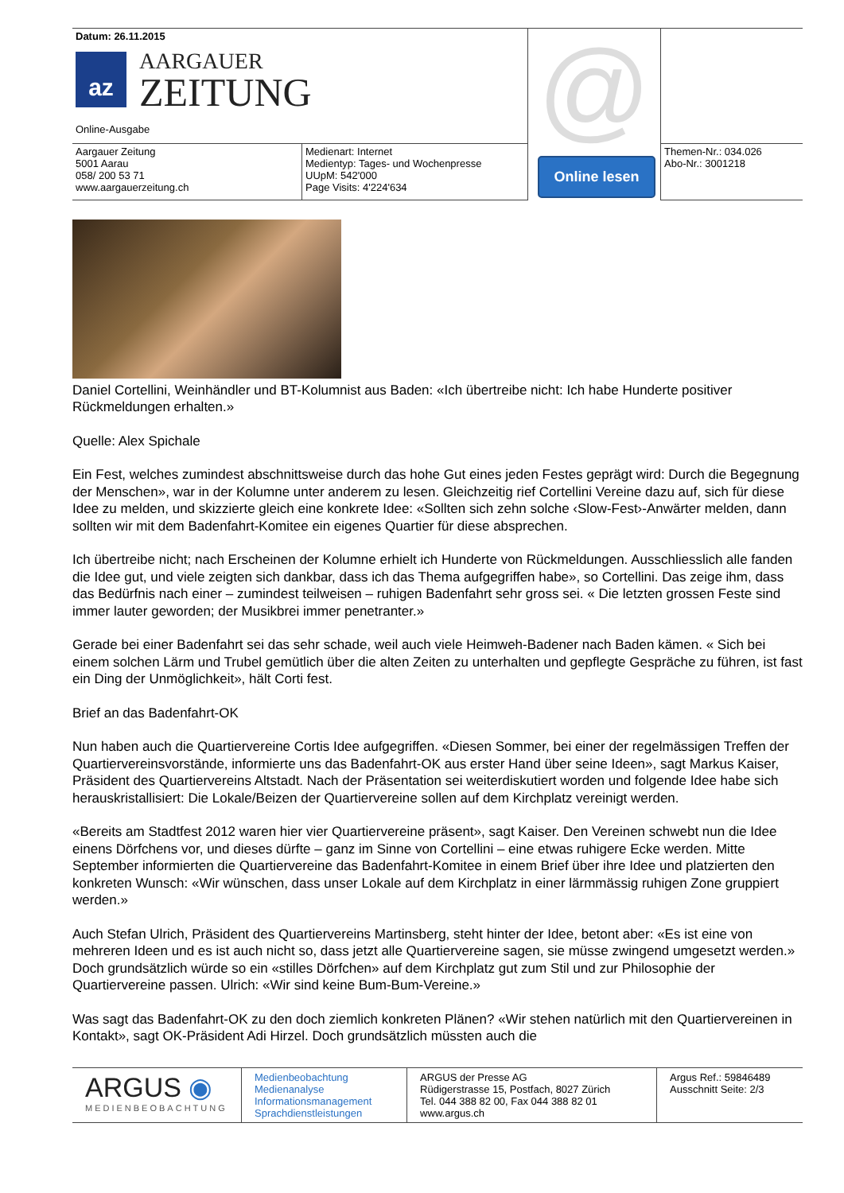| Datum: 26.11.2015 az AARGAUER ZEITUNG Online-Ausgabe | | @ Online lesen | |
| Aargauer Zeitung 5001 Aarau 058/ 200 53 71 www.aargauerzeitung.ch | Medienart: Internet Medientyp: Tages- und Wochenpresse UUpM: 542'000 Page Visits: 4'224'634 | | Themen-Nr.: 034.026 Abo-Nr.: 3001218 |
Daniel Cortellini, Weinhändler und BT-Kolumnist aus Baden: «Ich übertreibe nicht: Ich habe Hunderte positiver Rückmeldungen erhalten.»
Quelle: Alex Spichale
Ein Fest, welches zumindest abschnittsweise durch das hohe Gut eines jeden Festes geprägt wird: Durch die Begegnung der Menschen», war in der Kolumne unter anderem zu lesen. Gleichzeitig rief Cortellini Vereine dazu auf, sich für diese Idee zu melden, und skizzierte gleich eine konkrete Idee: «Sollten sich zehn solche ‹Slow-Fest›-Anwärter melden, dann sollten wir mit dem Badenfahrt-Komitee ein eigenes Quartier für diese absprechen.
Ich übertreibe nicht; nach Erscheinen der Kolumne erhielt ich Hunderte von Rückmeldungen. Ausschliesslich alle fanden die Idee gut, und viele zeigten sich dankbar, dass ich das Thema aufgegriffen habe», so Cortellini. Das zeige ihm, dass das Bedürfnis nach einer – zumindest teilweisen – ruhigen Badenfahrt sehr gross sei. « Die letzten grossen Feste sind immer lauter geworden; der Musikbrei immer penetranter.»
Gerade bei einer Badenfahrt sei das sehr schade, weil auch viele Heimweh-Badener nach Baden kämen. « Sich bei einem solchen Lärm und Trubel gemütlich über die alten Zeiten zu unterhalten und gepflegte Gespräche zu führen, ist fast ein Ding der Unmöglichkeit», hält Corti fest.
Brief an das Badenfahrt-OK
Nun haben auch die Quartiervereine Cortis Idee aufgegriffen. «Diesen Sommer, bei einer der regelmässigen Treffen der Quartiervereinsvorstände, informierte uns das Badenfahrt-OK aus erster Hand über seine Ideen», sagt Markus Kaiser, Präsident des Quartiervereins Altstadt. Nach der Präsentation sei weiterdiskutiert worden und folgende Idee habe sich herauskristallisiert: Die Lokale/Beizen der Quartiervereine sollen auf dem Kirchplatz vereinigt werden.
«Bereits am Stadtfest 2012 waren hier vier Quartiervereine präsent», sagt Kaiser. Den Vereinen schwebt nun die Idee einens Dörfchens vor, und dieses dürfte – ganz im Sinne von Cortellini – eine etwas ruhigere Ecke werden. Mitte September informierten die Quartiervereine das Badenfahrt-Komitee in einem Brief über ihre Idee und platzierten den konkreten Wunsch: «Wir wünschen, dass unser Lokale auf dem Kirchplatz in einer lärmmässig ruhigen Zone gruppiert werden.»
Auch Stefan Ulrich, Präsident des Quartiervereins Martinsberg, steht hinter der Idee, betont aber: «Es ist eine von mehreren Ideen und es ist auch nicht so, dass jetzt alle Quartiervereine sagen, sie müsse zwingend umgesetzt werden.» Doch grundsätzlich würde so ein «stilles Dörfchen» auf dem Kirchplatz gut zum Stil und zur Philosophie der Quartiervereine passen. Ulrich: «Wir sind keine Bum-Bum-Vereine.»
Was sagt das Badenfahrt-OK zu den doch ziemlich konkreten Plänen? «Wir stehen natürlich mit den Quartiervereinen in Kontakt», sagt OK-Präsident Adi Hirzel. Doch grundsätzlich müssten auch die
| ARGUS ◉ MEDIENBEOBACHTUNG | Medienbeobachtung Medienanalyse Informationsmanagement Sprachdienstleistungen | ARGUS der Presse AG Rüdigerstrasse 15, Postfach, 8027 Zürich Tel. 044 388 82 00, Fax 044 388 82 01 www.argus.ch | Argus Ref.: 59846489 Ausschnitt Seite: 2/3 |